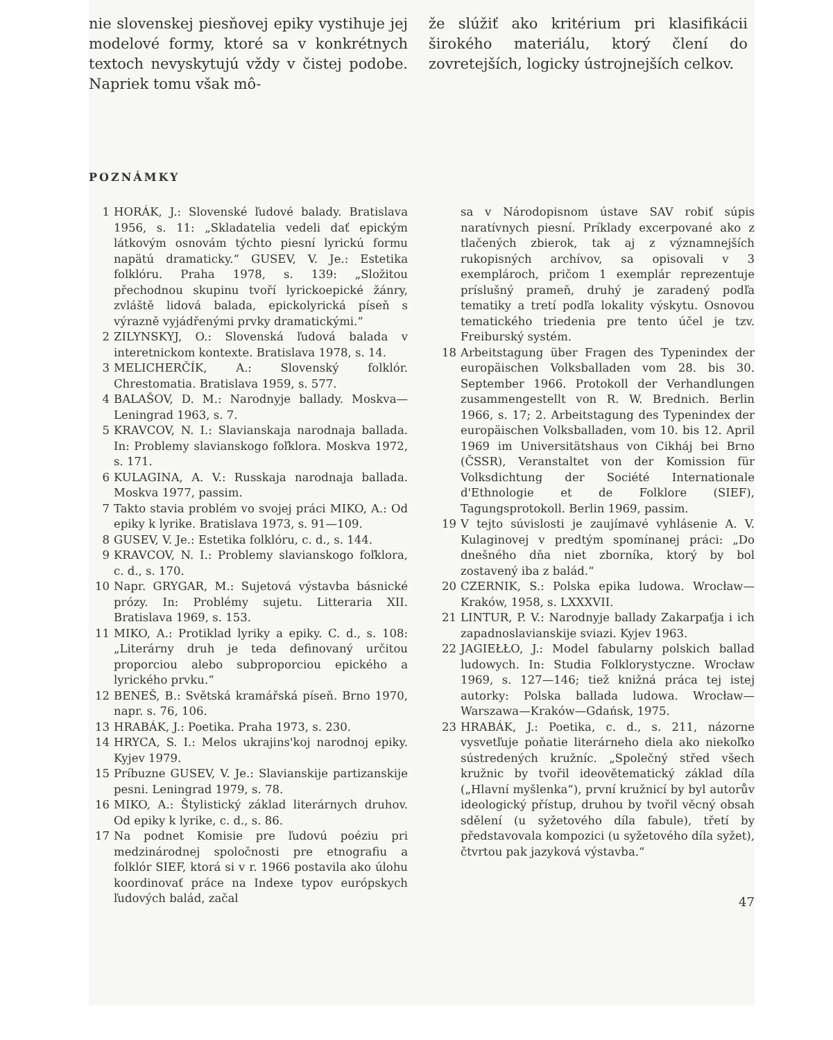nie slovenskej piesňovej epiky vystihuje jej modelové formy, ktoré sa v konkrétnych textoch nevyskytujú vždy v čistej podobe. Napriek tomu však mô-
že slúžiť ako kritérium pri klasifikácii širokého materiálu, ktorý člení do zovretejších, logicky ústrojnejších celkov.
POZNÁMKY
1 HORÁK, J.: Slovenské ľudové balady. Bratislava 1956, s. 11: „Skladatelia vedeli dať epickým látkovým osnovám týchto piesní lyrickú formu napätú dramaticky.“ GUSEV, V. Je.: Estetika folklóru. Praha 1978, s. 139: „Složitou přechodnou skupinu tvoří lyrickoepické žánry, zvláště lidová balada, epickolyrická píseň s výrazně vyjádřenými prvky dramatickými.“
2 ZILYNSKYJ, O.: Slovenská ľudová balada v interetnickom kontexte. Bratislava 1978, s. 14.
3 MELICHERČÍK, A.: Slovenský folklór. Chrestomatia. Bratislava 1959, s. 577.
4 BALAŠOV, D. M.: Narodnyje ballady. Moskva—Leningrad 1963, s. 7.
5 KRAVCOV, N. I.: Slavianskaja narodnaja ballada. In: Problemy slavianskogo foľklora. Moskva 1972, s. 171.
6 KULAGINA, A. V.: Russkaja narodnaja ballada. Moskva 1977, passim.
7 Takto stavia problém vo svojej práci MIKO, A.: Od epiky k lyrike. Bratislava 1973, s. 91—109.
8 GUSEV, V. Je.: Estetika folklóru, c. d., s. 144.
9 KRAVCOV, N. I.: Problemy slavianskogo foľklora, c. d., s. 170.
10 Napr. GRYGAR, M.: Sujetová výstavba básnické prózy. In: Problémy sujetu. Litteraria XII. Bratislava 1969, s. 153.
11 MIKO, A.: Protiklad lyriky a epiky. C. d., s. 108: „Literárny druh je teda definovaný určitou proporciou alebo subproporciou epického a lyrického prvku.“
12 BENEŠ, B.: Světská kramářská píseň. Brno 1970, napr. s. 76, 106.
13 HRABÁK, J.: Poetika. Praha 1973, s. 230.
14 HRYCA, S. I.: Melos ukrajins'koj narodnoj epiky. Kyjev 1979.
15 Príbuzne GUSEV, V. Je.: Slavianskije partizanskije pesni. Leningrad 1979, s. 78.
16 MIKO, A.: Štylistický základ literárnych druhov. Od epiky k lyrike, c. d., s. 86.
17 Na podnet Komisie pre ľudovú poéziu pri medzinárodnej spoločnosti pre etnografiu a folklór SIEF, ktorá si v r. 1966 postavila ako úlohu koordinovať práce na Indexe typov európskych ľudových balád, začal
sa v Národopisnom ústave SAV robiť súpis naratívnych piesní. Príklady excerpované ako z tlačených zbierok, tak aj z významnejších rukopisných archívov, sa opisovali v 3 exemplároch, pričom 1 exemplár reprezentuje príslušný prameň, druhý je zaradený podľa tematiky a tretí podľa lokality výskytu. Osnovou tematického triedenia pre tento účel je tzv. Freiburský systém.
18 Arbeitstagung über Fragen des Typenindex der europäischen Volksballaden vom 28. bis 30. September 1966. Protokoll der Verhandlungen zusammengestellt von R. W. Brednich. Berlin 1966, s. 17; 2. Arbeitstagung des Typenindex der europäischen Volksballaden, vom 10. bis 12. April 1969 im Universitätshaus von Cikháj bei Brno (ČSSR), Veranstaltet von der Komission für Volksdichtung der Société Internationale d'Ethnologie et de Folklore (SIEF), Tagungsprotokoll. Berlin 1969, passim.
19 V tejto súvislosti je zaujímavé vyhlásenie A. V. Kulaginovej v predtým spomínanej práci: „Do dnešného dňa niet zborníka, ktorý by bol zostavený iba z balád.“
20 CZERNIK, S.: Polska epika ludowa. Wrocław—Kraków, 1958, s. LXXXVII.
21 LINTUR, P. V.: Narodnyje ballady Zakarpaťja i ich zapadnoslavianskije sviazi. Kyjev 1963.
22 JAGIEŁŁO, J.: Model fabularny polskich ballad ludowych. In: Studia Folklorystyczne. Wrocław 1969, s. 127—146; tiež knižná práca tej istej autorky: Polska ballada ludowa. Wrocław—Warszawa—Kraków—Gdańsk, 1975.
23 HRABÁK, J.: Poetika, c. d., s. 211, názorne vysvetľuje poňatie literárneho diela ako niekoľko sústredených kružníc. „Společný střed všech kružnic by tvořil ideovětematický základ díla („Hlavní myšlenka“), první kružnicí by byl autorův ideologický přístup, druhou by tvořil věcný obsah sdělení (u syžetového díla fabule), třetí by představovala kompozici (u syžetového díla syžet), čtvrtou pak jazyková výstavba.“
47